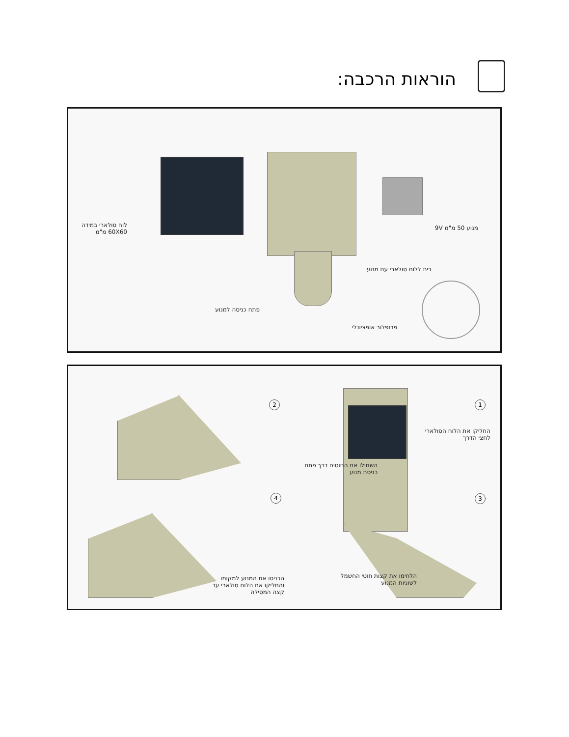הוראות הרכבה:
לוח סולארי במידה 60X60 מ"מ
מנוע 50 מ"מ 9V
בית ללוח סולארי עם מנוע
פתח כניסה למנוע
פרופלור אופציונלי
1
2
3
4
החליקו את הלוח הסולארי לחצי הדרך
השחילו את החוטים דרך פתח כניסת מנוע
הלחימו את קצות חוטי החשמל לשוניות המנוע
הכניסו את המנוע למקומו והחליקו את הלוח סולארי עד קצה המסילה